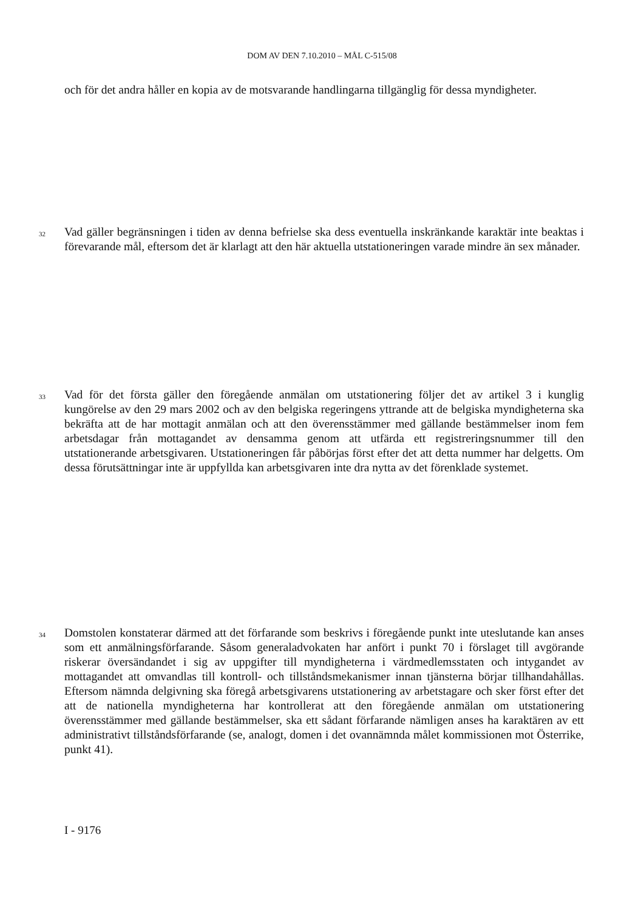DOM AV DEN 7.10.2010 – MÅL C-515/08
och för det andra håller en kopia av de motsvarande handlingarna tillgänglig för dessa myndigheter.
32 Vad gäller begränsningen i tiden av denna befrielse ska dess eventuella inskränkande karaktär inte beaktas i förevarande mål, eftersom det är klarlagt att den här aktuella utstationeringen varade mindre än sex månader.
33 Vad för det första gäller den föregående anmälan om utstationering följer det av artikel 3 i kunglig kungörelse av den 29 mars 2002 och av den belgiska regeringens yttrande att de belgiska myndigheterna ska bekräfta att de har mottagit anmälan och att den överensstämmer med gällande bestämmelser inom fem arbetsdagar från mottagandet av densamma genom att utfärda ett registreringsnummer till den utstationerande arbetsgivaren. Utstationeringen får påbörjas först efter det att detta nummer har delgetts. Om dessa förutsättningar inte är uppfyllda kan arbetsgivaren inte dra nytta av det förenklade systemet.
34 Domstolen konstaterar därmed att det förfarande som beskrivs i föregående punkt inte uteslutande kan anses som ett anmälningsförfarande. Såsom generaladvokaten har anfört i punkt 70 i förslaget till avgörande riskerar översändandet i sig av uppgifter till myndigheterna i värdmedlemsstaten och intygandet av mottagandet att omvandlas till kontroll- och tillståndsmekanismer innan tjänsterna börjar tillhandahållas. Eftersom nämnda delgivning ska föregå arbetsgivarens utstationering av arbetstagare och sker först efter det att de nationella myndigheterna har kontrollerat att den föregående anmälan om utstationering överensstämmer med gällande bestämmelser, ska ett sådant förfarande nämligen anses ha karaktären av ett administrativt tillståndsförfarande (se, analogt, domen i det ovannämnda målet kommissionen mot Österrike, punkt 41).
I - 9176